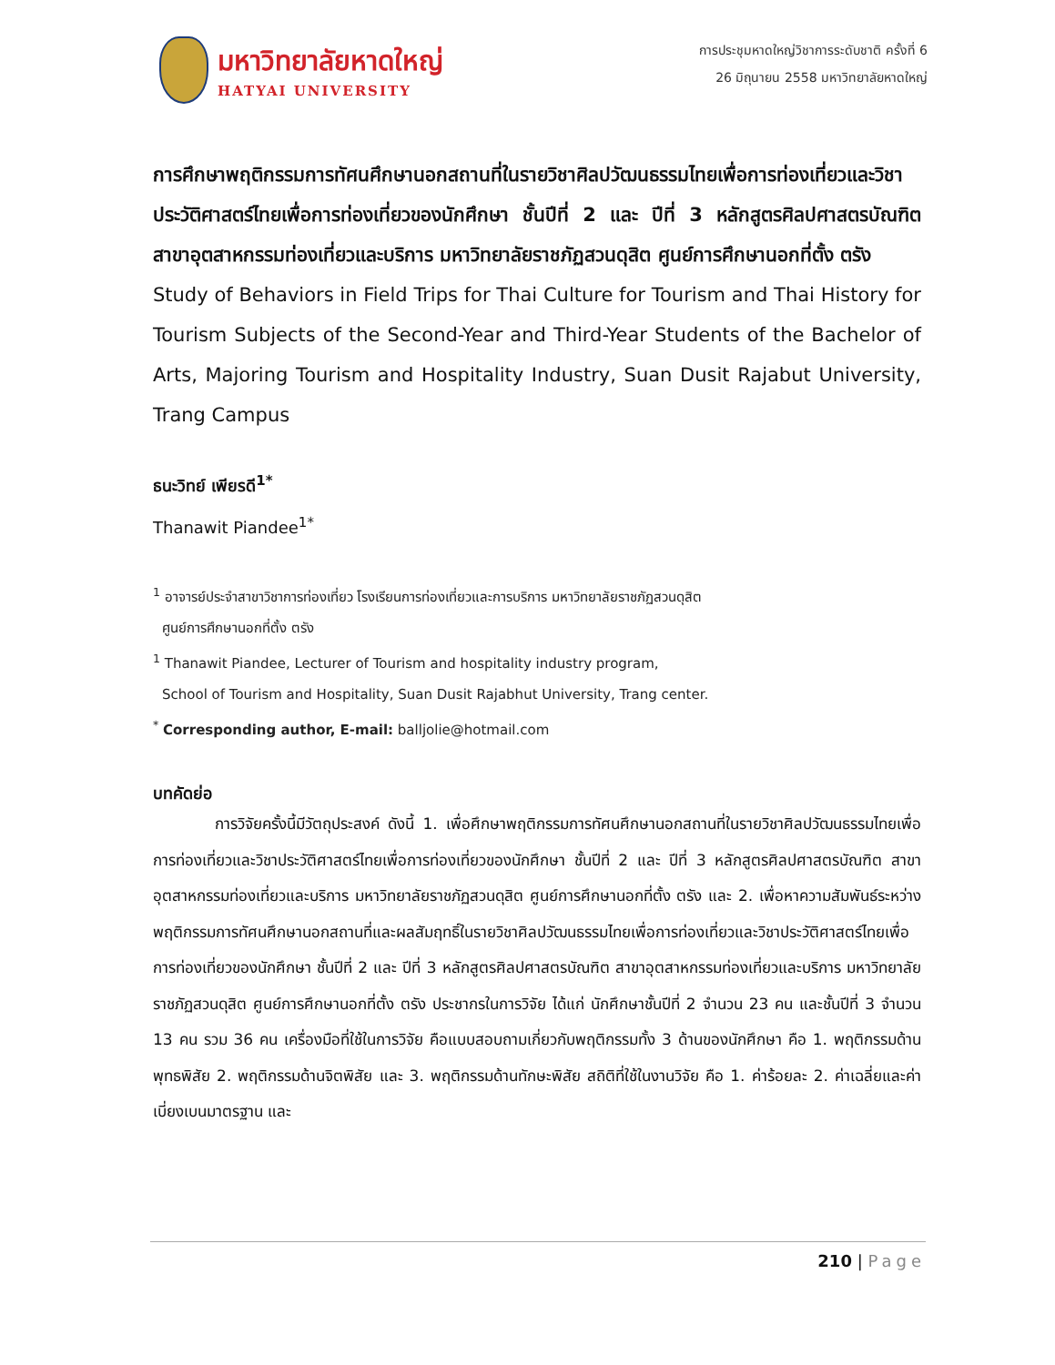มหาวิทยาลัยหาดใหญ่
HATYAI UNIVERSITY
การประชุมหาดใหญ่วิชาการระดับชาติ ครั้งที่ 6
26 มิถุนายน 2558 มหาวิทยาลัยหาดใหญ่
การศึกษาพฤติกรรมการทัศนศึกษานอกสถานที่ในรายวิชาศิลปวัฒนธรรมไทยเพื่อการท่องเที่ยวและวิชาประวัติศาสตร์ไทยเพื่อการท่องเที่ยวของนักศึกษา ชั้นปีที่ 2 และ ปีที่ 3 หลักสูตรศิลปศาสตรบัณฑิต สาขาอุตสาหกรรมท่องเที่ยวและบริการ มหาวิทยาลัยราชภัฏสวนดุสิต ศูนย์การศึกษานอกที่ตั้ง ตรัง
Study of Behaviors in Field Trips for Thai Culture for Tourism and Thai History for Tourism Subjects of the Second-Year and Third-Year Students of the Bachelor of Arts, Majoring Tourism and Hospitality Industry, Suan Dusit Rajabut University, Trang Campus
ธนะวิทย์ เพียรดี<sup>1*</sup>
Thanawit Piandee<sup>1*</sup>
<sup>1</sup> อาจารย์ประจำสาขาวิชาการท่องเที่ยว โรงเรียนการท่องเที่ยวและการบริการ มหาวิทยาลัยราชภัฏสวนดุสิต
ศูนย์การศึกษานอกที่ตั้ง ตรัง
<sup>1</sup> Thanawit Piandee, Lecturer of Tourism and hospitality industry program,
School of Tourism and Hospitality, Suan Dusit Rajabhut University, Trang center.
<sup>*</sup> Corresponding author, E-mail: balljolie@hotmail.com
บทคัดย่อ
การวิจัยครั้งนี้มีวัตถุประสงค์ ดังนี้ 1. เพื่อศึกษาพฤติกรรมการทัศนศึกษานอกสถานที่ในรายวิชาศิลปวัฒนธรรมไทยเพื่อการท่องเที่ยวและวิชาประวัติศาสตร์ไทยเพื่อการท่องเที่ยวของนักศึกษา ชั้นปีที่ 2 และ ปีที่ 3 หลักสูตรศิลปศาสตรบัณฑิต สาขาอุตสาหกรรมท่องเที่ยวและบริการ มหาวิทยาลัยราชภัฏสวนดุสิต ศูนย์การศึกษานอกที่ตั้ง ตรัง และ 2. เพื่อหาความสัมพันธ์ระหว่างพฤติกรรมการทัศนศึกษานอกสถานที่และผลสัมฤทธิ์ในรายวิชาศิลปวัฒนธรรมไทยเพื่อการท่องเที่ยวและวิชาประวัติศาสตร์ไทยเพื่อการท่องเที่ยวของนักศึกษา ชั้นปีที่ 2 และ ปีที่ 3 หลักสูตรศิลปศาสตรบัณฑิต สาขาอุตสาหกรรมท่องเที่ยวและบริการ มหาวิทยาลัยราชภัฏสวนดุสิต ศูนย์การศึกษานอกที่ตั้ง ตรัง ประชากรในการวิจัย ได้แก่ นักศึกษาชั้นปีที่ 2 จำนวน 23 คน และชั้นปีที่ 3 จำนวน 13 คน รวม 36 คน เครื่องมือที่ใช้ในการวิจัย คือแบบสอบถามเกี่ยวกับพฤติกรรมทั้ง 3 ด้านของนักศึกษา คือ 1. พฤติกรรมด้านพุทธพิสัย 2. พฤติกรรมด้านจิตพิสัย และ 3. พฤติกรรมด้านทักษะพิสัย สถิติที่ใช้ในงานวิจัย คือ 1. ค่าร้อยละ 2. ค่าเฉลี่ยและค่าเบี่ยงเบนมาตรฐาน และ
210 | Page